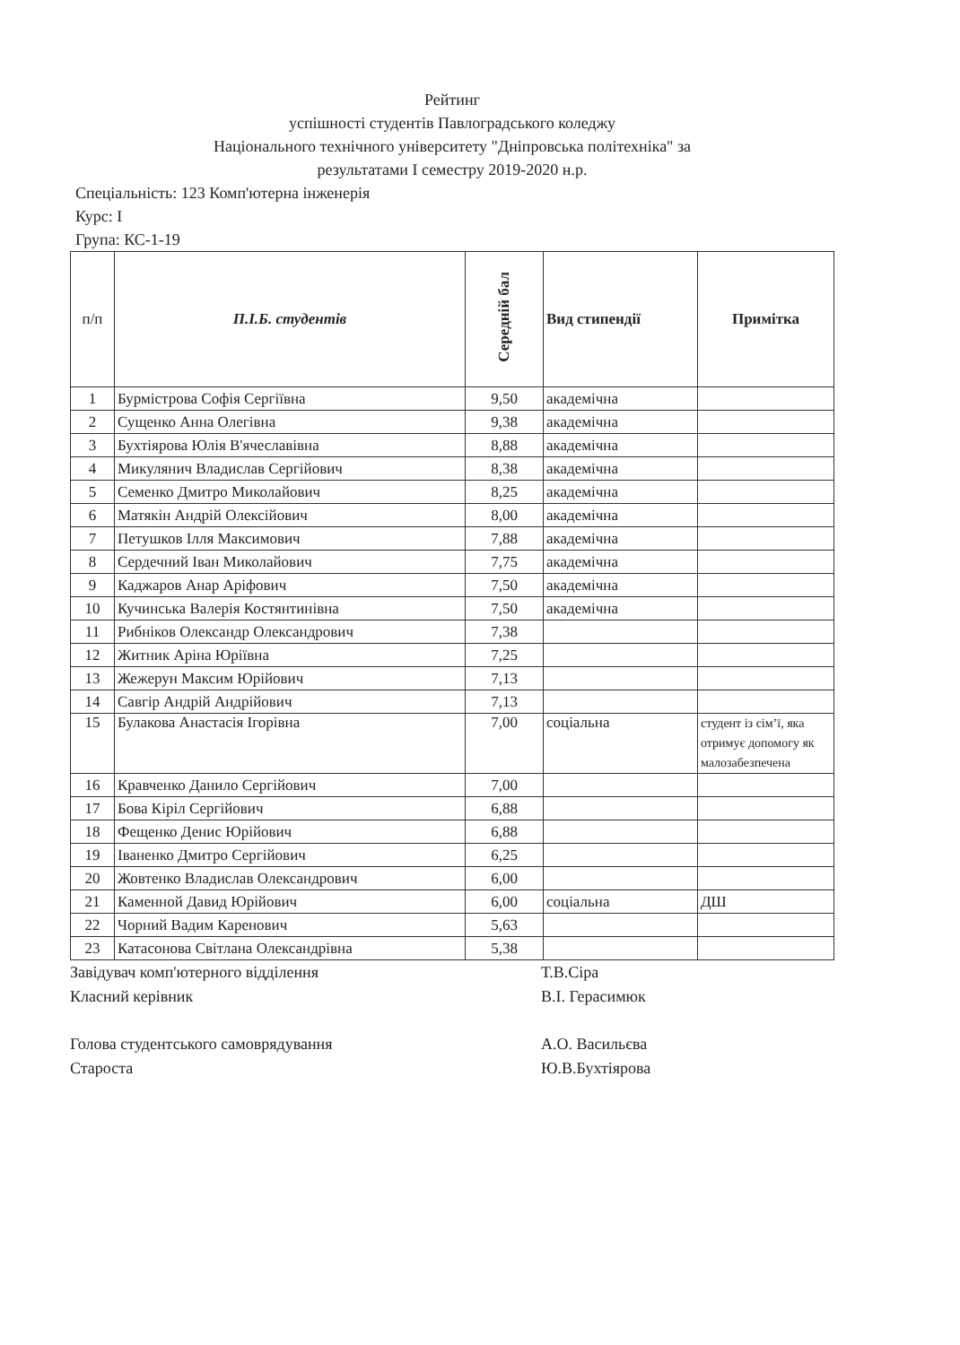Рейтинг
успішності студентів Павлоградського коледжу
Національного технічного університету "Дніпровська політехніка" за
результатами І семестру 2019-2020 н.р.
Спеціальність: 123 Комп'ютерна інженерія
Курс: І
Група: КС-1-19
| п/п | П.І.Б. студентів | Середній бал | Вид стипендії | Примітка |
| --- | --- | --- | --- | --- |
| 1 | Бурмістрова Софія Сергіївна | 9,50 | академічна | |
| 2 | Сущенко Анна Олегівна | 9,38 | академічна | |
| 3 | Бухтіярова Юлія В'ячеславівна | 8,88 | академічна | |
| 4 | Микулянич Владислав Сергійович | 8,38 | академічна | |
| 5 | Семенко Дмитро Миколайович | 8,25 | академічна | |
| 6 | Матякін Андрій Олексійович | 8,00 | академічна | |
| 7 | Петушков Ілля Максимович | 7,88 | академічна | |
| 8 | Сердечний Іван Миколайович | 7,75 | академічна | |
| 9 | Каджаров Анар Аріфович | 7,50 | академічна | |
| 10 | Кучинська Валерія Костянтинівна | 7,50 | академічна | |
| 11 | Рибніков Олександр Олександрович | 7,38 | | |
| 12 | Житник Аріна Юріївна | 7,25 | | |
| 13 | Жежерун Максим Юрійович | 7,13 | | |
| 14 | Савгір Андрій Андрійович | 7,13 | | |
| 15 | Булакова Анастасія Ігорівна | 7,00 | соціальна | студент із сім’ї, яка отримує допомогу як малозабезпечена |
| 16 | Кравченко Данило Сергійович | 7,00 | | |
| 17 | Бова Кіріл Сергійович | 6,88 | | |
| 18 | Фещенко Денис Юрійович | 6,88 | | |
| 19 | Іваненко Дмитро Сергійович | 6,25 | | |
| 20 | Жовтенко Владислав Олександрович | 6,00 | | |
| 21 | Каменной Давид Юрійович | 6,00 | соціальна | ДШ |
| 22 | Чорний Вадим Каренович | 5,63 | | |
| 23 | Катасонова Світлана Олександрівна | 5,38 | | |
Завідувач комп'ютерного відділення Т.В.Сіра
Класний керівник В.І. Герасимюк
Голова студентського самоврядування А.О. Васильєва
Староста Ю.В.Бухтіярова